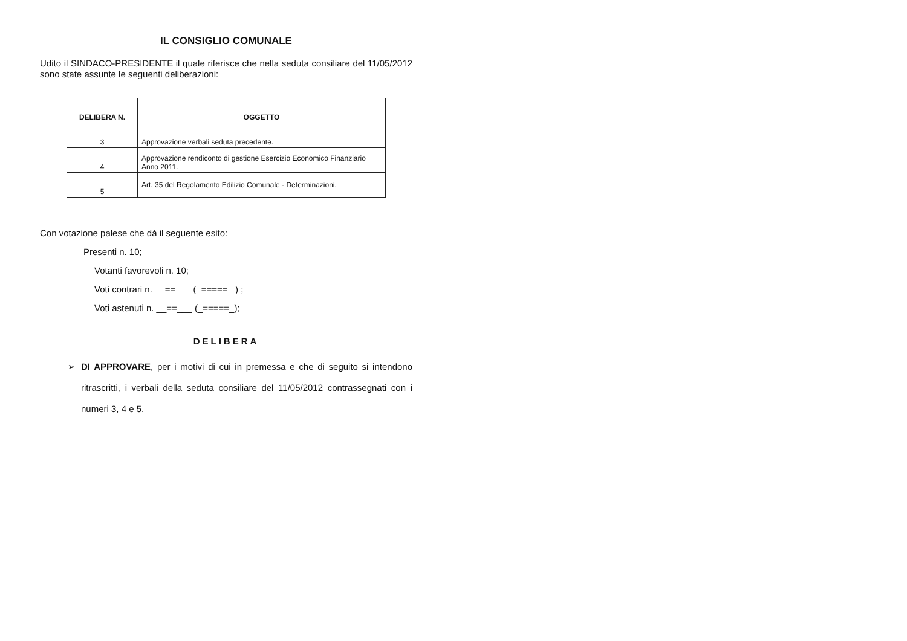IL CONSIGLIO COMUNALE
Udito il SINDACO-PRESIDENTE il quale riferisce che nella seduta consiliare del 11/05/2012 sono state assunte le seguenti deliberazioni:
| DELIBERA N. | OGGETTO |
| --- | --- |
| 3 | Approvazione verbali seduta precedente. |
| 4 | Approvazione rendiconto di gestione Esercizio Economico Finanziario Anno 2011. |
| 5 | Art. 35 del Regolamento Edilizio Comunale - Determinazioni. |
Con votazione palese che dà il seguente esito:
Presenti n. 10;
Votanti favorevoli n. 10;
Voti contrari n. __==___ (_=====_ ) ;
Voti astenuti n. __==___ (_=====_);
DELIBERA
➢ DI APPROVARE, per i motivi di cui in premessa e che di seguito si intendono ritrascritti, i verbali della seduta consiliare del 11/05/2012 contrassegnati con i numeri 3, 4 e 5.